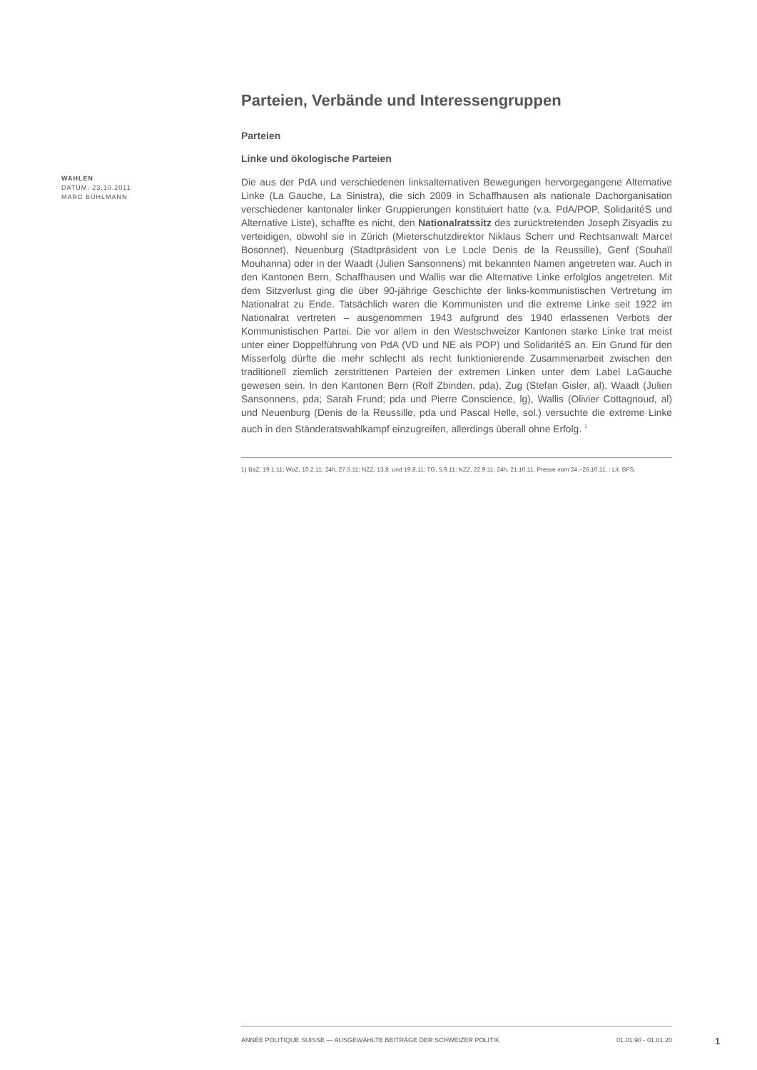WAHLEN
DATUM: 23.10.2011
MARC BÜHLMANN
Parteien, Verbände und Interessengruppen
Parteien
Linke und ökologische Parteien
Die aus der PdA und verschiedenen linksalternativen Bewegungen hervorgegangene Alternative Linke (La Gauche, La Sinistra), die sich 2009 in Schaffhausen als nationale Dachorganisation verschiedener kantonaler linker Gruppierungen konstituiert hatte (v.a. PdA/POP, SolidaritéS und Alternative Liste), schaffte es nicht, den Nationalratssitz des zurücktretenden Joseph Zisyadis zu verteidigen, obwohl sie in Zürich (Mieterschutzdirektor Niklaus Scherr und Rechtsanwalt Marcel Bosonnet), Neuenburg (Stadtpräsident von Le Locle Denis de la Reussille), Genf (Souhaïl Mouhanna) oder in der Waadt (Julien Sansonnens) mit bekannten Namen angetreten war. Auch in den Kantonen Bern, Schaffhausen und Wallis war die Alternative Linke erfolglos angetreten. Mit dem Sitzverlust ging die über 90-jährige Geschichte der links-kommunistischen Vertretung im Nationalrat zu Ende. Tatsächlich waren die Kommunisten und die extreme Linke seit 1922 im Nationalrat vertreten – ausgenommen 1943 aufgrund des 1940 erlassenen Verbots der Kommunistischen Partei. Die vor allem in den Westschweizer Kantonen starke Linke trat meist unter einer Doppelführung von PdA (VD und NE als POP) und SolidaritéS an. Ein Grund für den Misserfolg dürfte die mehr schlecht als recht funktionierende Zusammenarbeit zwischen den traditionell ziemlich zerstrittenen Parteien der extremen Linken unter dem Label LaGauche gewesen sein. In den Kantonen Bern (Rolf Zbinden, pda), Zug (Stefan Gisler, al), Waadt (Julien Sansonnens, pda; Sarah Frund; pda und Pierre Conscience, lg), Wallis (Olivier Cottagnoud, al) und Neuenburg (Denis de la Reussille, pda und Pascal Helle, sol.) versuchte die extreme Linke auch in den Ständeratswahlkampf einzugreifen, allerdings überall ohne Erfolg. <sup>1</sup>
1) BaZ, 19.1.11; WoZ, 10.2.11; 24h, 27.5.11; NZZ, 13.8. und 19.8.11; TG, 5.9.11; NZZ, 22.9.11; 24h, 21.10.11; Presse vom 24.–26.10.11. ; Lit. BFS.
ANNÉE POLITIQUE SUISSE — AUSGEWÄHLTE BEITRÄGE DER SCHWEIZER POLITIK 01.01.90 - 01.01.20
1